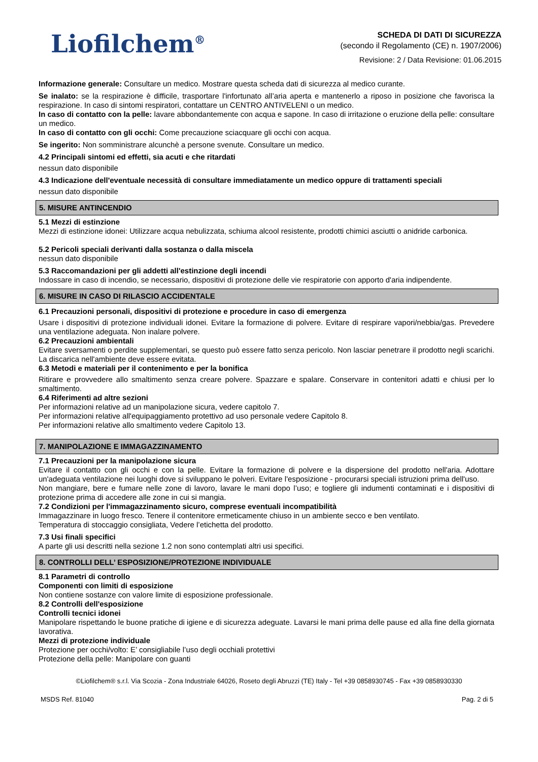Liofilchem<sup>®</sup>
SCHEDA DI DATI DI SICUREZZA
(secondo il Regolamento (CE) n. 1907/2006)
Revisione: 2 / Data Revisione: 01.06.2015
Informazione generale: Consultare un medico. Mostrare questa scheda dati di sicurezza al medico curante.
Se inalato: se la respirazione è difficile, trasportare l'infortunato all’aria aperta e mantenerlo a riposo in posizione che favorisca la respirazione. In caso di sintomi respiratori, contattare un CENTRO ANTIVELENI o un medico.
In caso di contatto con la pelle: lavare abbondantemente con acqua e sapone. In caso di irritazione o eruzione della pelle: consultare un medico.
In caso di contatto con gli occhi: Come precauzione sciacquare gli occhi con acqua.
Se ingerito: Non somministrare alcunchè a persone svenute. Consultare un medico.
4.2 Principali sintomi ed effetti, sia acuti e che ritardati
nessun dato disponibile
4.3 Indicazione dell'eventuale necessità di consultare immediatamente un medico oppure di trattamenti speciali
nessun dato disponibile
5. MISURE ANTINCENDIO
5.1 Mezzi di estinzione
Mezzi di estinzione idonei: Utilizzare acqua nebulizzata, schiuma alcool resistente, prodotti chimici asciutti o anidride carbonica.
5.2 Pericoli speciali derivanti dalla sostanza o dalla miscela
nessun dato disponibile
5.3 Raccomandazioni per gli addetti all'estinzione degli incendi
Indossare in caso di incendio, se necessario, dispositivi di protezione delle vie respiratorie con apporto d'aria indipendente.
6. MISURE IN CASO DI RILASCIO ACCIDENTALE
6.1 Precauzioni personali, dispositivi di protezione e procedure in caso di emergenza
Usare i dispositivi di protezione individuali idonei. Evitare la formazione di polvere. Evitare di respirare vapori/nebbia/gas. Prevedere una ventilazione adeguata. Non inalare polvere.
6.2 Precauzioni ambientali
Evitare sversamenti o perdite supplementari, se questo può essere fatto senza pericolo. Non lasciar penetrare il prodotto negli scarichi. La discarica nell'ambiente deve essere evitata.
6.3 Metodi e materiali per il contenimento e per la bonifica
Ritirare e provvedere allo smaltimento senza creare polvere. Spazzare e spalare. Conservare in contenitori adatti e chiusi per lo smaltimento.
6.4 Riferimenti ad altre sezioni
Per informazioni relative ad un manipolazione sicura, vedere capitolo 7.
Per informazioni relative all'equipaggiamento protettivo ad uso personale vedere Capitolo 8.
Per informazioni relative allo smaltimento vedere Capitolo 13.
7. MANIPOLAZIONE E IMMAGAZZINAMENTO
7.1 Precauzioni per la manipolazione sicura
Evitare il contatto con gli occhi e con la pelle. Evitare la formazione di polvere e la dispersione del prodotto nell'aria. Adottare un'adeguata ventilazione nei luoghi dove si sviluppano le polveri. Evitare l'esposizione - procurarsi speciali istruzioni prima dell'uso.
Non mangiare, bere e fumare nelle zone di lavoro, lavare le mani dopo l’uso; e togliere gli indumenti contaminati e i dispositivi di protezione prima di accedere alle zone in cui si mangia.
7.2 Condizioni per l'immagazzinamento sicuro, comprese eventuali incompatibilità
Immagazzinare in luogo fresco. Tenere il contenitore ermeticamente chiuso in un ambiente secco e ben ventilato.
Temperatura di stoccaggio consigliata, Vedere l’etichetta del prodotto.
7.3 Usi finali specifici
A parte gli usi descritti nella sezione 1.2 non sono contemplati altri usi specifici.
8. CONTROLLI DELL’ ESPOSIZIONE/PROTEZIONE INDIVIDUALE
8.1 Parametri di controllo
Componenti con limiti di esposizione
Non contiene sostanze con valore limite di esposizione professionale.
8.2 Controlli dell'esposizione
Controlli tecnici idonei
Manipolare rispettando le buone pratiche di igiene e di sicurezza adeguate. Lavarsi le mani prima delle pause ed alla fine della giornata lavorativa.
Mezzi di protezione individuale
Protezione per occhi/volto: E’ consigliabile l’uso degli occhiali protettivi
Protezione della pelle: Manipolare con guanti
©Liofilchem® s.r.l. Via Scozia - Zona Industriale 64026, Roseto degli Abruzzi (TE) Italy - Tel +39 0858930745 - Fax +39 0858930330
MSDS Ref. 81040 Pag. 2 di 5